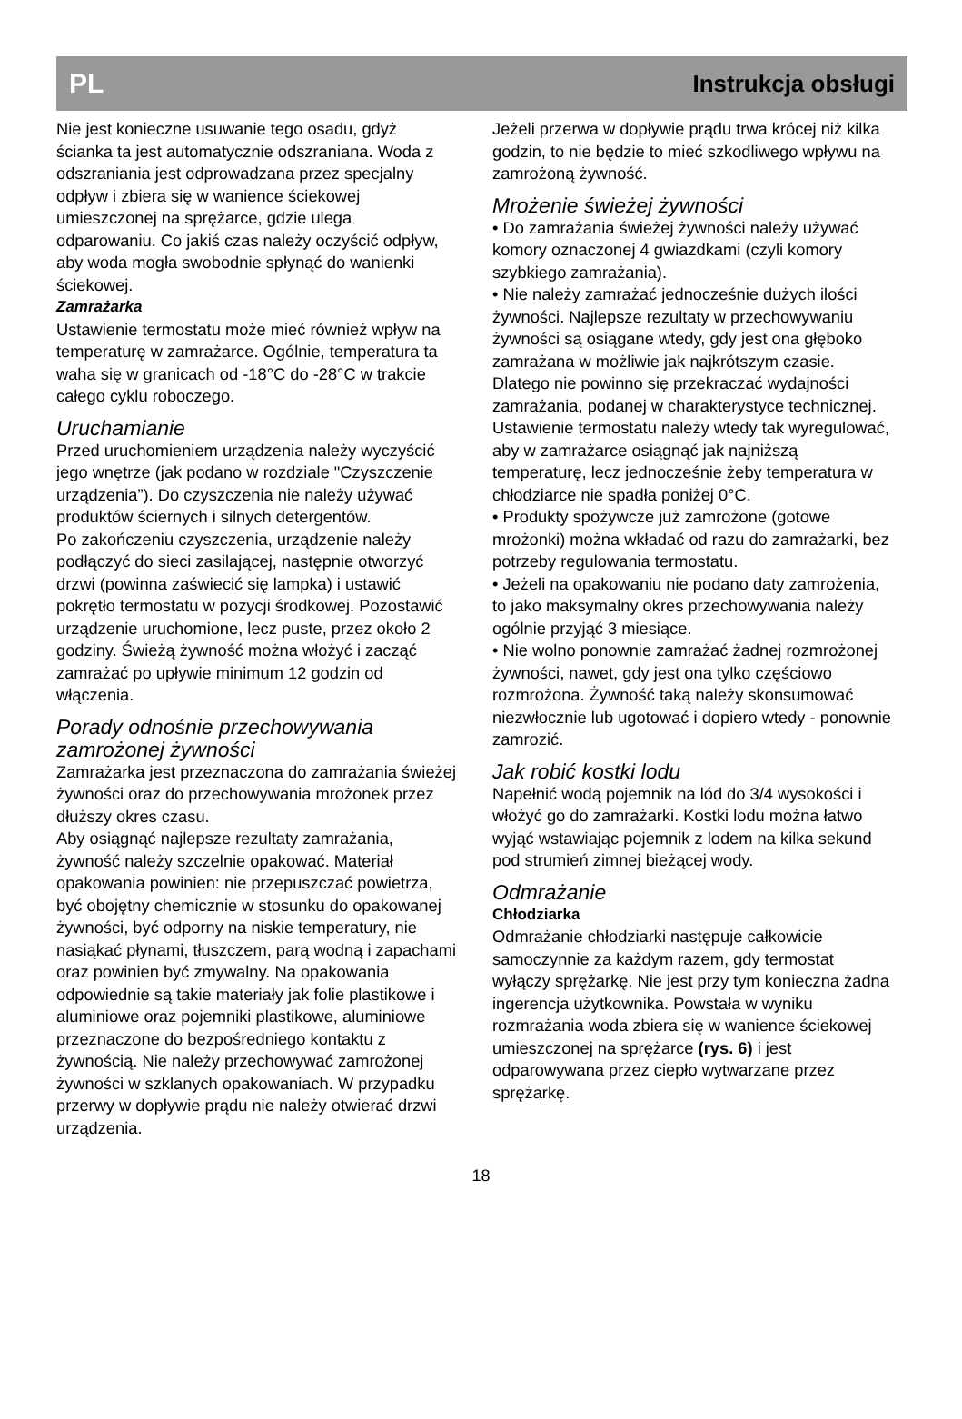PL Instrukcja obsługi
Nie jest konieczne usuwanie tego osadu, gdyż ścianka ta jest automatycznie odszraniana. Woda z odszraniania jest odprowadzana przez specjalny odpływ i zbiera się w wanience ściekowej umieszczonej na sprężarce, gdzie ulega odparowaniu. Co jakiś czas należy oczyścić odpływ, aby woda mogła swobodnie spłynąć do wanienki ściekowej.
Zamrażarka
Ustawienie termostatu może mieć również wpływ na temperaturę w zamrażarce. Ogólnie, temperatura ta waha się w granicach od -18°C do -28°C w trakcie całego cyklu roboczego.
Uruchamianie
Przed uruchomieniem urządzenia należy wyczyścić jego wnętrze (jak podano w rozdziale "Czyszczenie urządzenia”). Do czyszczenia nie należy używać produktów ściernych i silnych detergentów.
Po zakończeniu czyszczenia, urządzenie należy podłączyć do sieci zasilającej, następnie otworzyć drzwi (powinna zaświecić się lampka) i ustawić pokrętło termostatu w pozycji środkowej. Pozostawić urządzenie uruchomione, lecz puste, przez około 2 godziny. Świeżą żywność można włożyć i zacząć zamrażać po upływie minimum 12 godzin od włączenia.
Porady odnośnie przechowywania zamrożonej żywności
Zamrażarka jest przeznaczona do zamrażania świeżej żywności oraz do przechowywania mrożonek przez dłuższy okres czasu.
Aby osiągnąć najlepsze rezultaty zamrażania, żywność należy szczelnie opakować. Materiał opakowania powinien: nie przepuszczać powietrza, być obojętny chemicznie w stosunku do opakowanej żywności, być odporny na niskie temperatury, nie nasiąkać płynami, tłuszczem, parą wodną i zapachami oraz powinien być zmywalny. Na opakowania odpowiednie są takie materiały jak folie plastikowe i aluminiowe oraz pojemniki plastikowe, aluminiowe przeznaczone do bezpośredniego kontaktu z żywnością. Nie należy przechowywać zamrożonej żywności w szklanych opakowaniach. W przypadku przerwy w dopływie prądu nie należy otwierać drzwi urządzenia.
Jeżeli przerwa w dopływie prądu trwa krócej niż kilka godzin, to nie będzie to mieć szkodliwego wpływu na zamrożoną żywność.
Mrożenie świeżej żywności
• Do zamrażania świeżej żywności należy używać komory oznaczonej 4 gwiazdkami (czyli komory szybkiego zamrażania).
• Nie należy zamrażać jednocześnie dużych ilości żywności. Najlepsze rezultaty w przechowywaniu żywności są osiągane wtedy, gdy jest ona głęboko zamrażana w możliwie jak najkrótszym czasie. Dlatego nie powinno się przekraczać wydajności zamrażania, podanej w charakterystyce technicznej. Ustawienie termostatu należy wtedy tak wyregulować, aby w zamrażarce osiągnąć jak najniższą temperaturę, lecz jednocześnie żeby temperatura w chłodziarce nie spadła poniżej 0°C.
• Produkty spożywcze już zamrożone (gotowe mrożonki) można wkładać od razu do zamrażarki, bez potrzeby regulowania termostatu.
• Jeżeli na opakowaniu nie podano daty zamrożenia, to jako maksymalny okres przechowywania należy ogólnie przyjąć 3 miesiące.
• Nie wolno ponownie zamrażać żadnej rozmrożonej żywności, nawet, gdy jest ona tylko częściowo rozmrożona. Żywność taką należy skonsumować niezwłocznie lub ugotować i dopiero wtedy - ponownie zamrozić.
Jak robić kostki lodu
Napełnić wodą pojemnik na lód do 3/4 wysokości i włożyć go do zamrażarki. Kostki lodu można łatwo wyjąć wstawiając pojemnik z lodem na kilka sekund pod strumień zimnej bieżącej wody.
Odmrażanie
Chłodziarka
Odmrażanie chłodziarki następuje całkowicie samoczynnie za każdym razem, gdy termostat wyłączy sprężarkę. Nie jest przy tym konieczna żadna ingerencja użytkownika. Powstała w wyniku rozmrażania woda zbiera się w wanience ściekowej umieszczonej na sprężarce (rys. 6) i jest odparowywana przez ciepło wytwarzane przez sprężarkę.
18